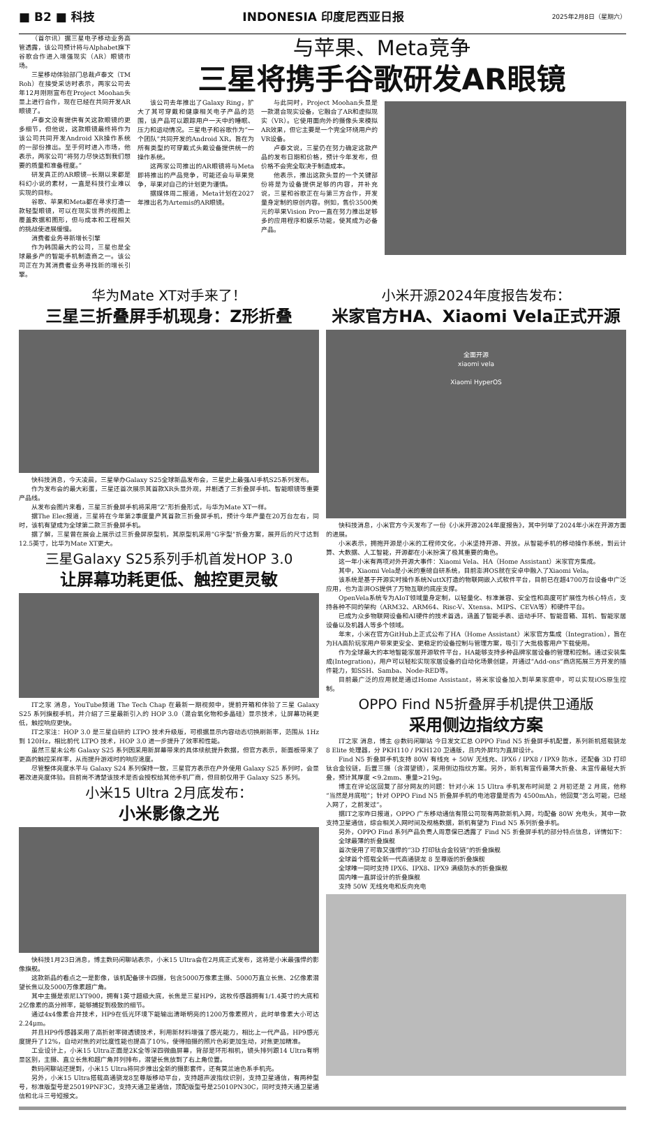■ B2 ■ 科技 INDONESIA 印度尼西亚日报 2025年2月8日（星期六）
（首尔讯）据三星电子移动业务高管透露，该公司预计将与Alphabet旗下谷歌合作进入增强现实（AR）眼镜市场。
三星移动体验部门总裁卢泰文（TM Roh）在接受采访时表示，两家公司去年12月刚刚宣布在Project Moohan头显上进行合作，现在已经在共同开发AR眼镜了。
卢泰文没有提供有关这款眼镜的更多细节，但他说，这款眼镜最终将作为该公司共同开发Android XR操作系统的一部份推出。至于何时进入市场，他表示，两家公司“将努力尽快达到我们想要的质量和准备程度。”
研发真正的AR眼镜--长期以来都是科幻小说的素材，一直是科技行业难以实现的目标。
谷歌、苹果和Meta都在寻求打造一款轻型眼镜，可以在现实世界的视图上覆盖数据和图形，但与成本和工程相关的挑战使进展缓慢。
消费者业务寻新增长引擎
作为韩国最大的公司，三星也是全球最多产的智能手机制造商之一。该公司正在为其消费者业务寻找新的增长引擎。
与苹果、Meta竞争
三星将携手谷歌研发AR眼镜
该公司去年推出了Galaxy Ring，扩大了其可穿戴和健康相关电子产品的范围，该产品可以跟踪用户一天中的睡眠、压力和运动情况。三星电子和谷歌作为“一个团队”共同开发的Android XR，旨在为所有类型的可穿戴式头戴设备提供统一的操作系统。
这两家公司推出的AR眼镜将与Meta即将推出的产品竞争，可能还会与苹果竞争，苹果对自己的计划更为谨慎。
据媒体周二报道，Meta计划在2027年推出名为Artemis的AR眼镜。
与此同时，Project Moohan头显是一款混合现实设备，它融合了AR和虚拟现实（VR）。它使用面向外的摄像头来模拟AR效果，但它主要是一个完全环绕用户的VR设备。
卢泰文说，三星仍在努力确定这款产品的发布日期和价格，预计今年发布，但价格不会完全取决于制造成本。
他表示，推出这款头显的一个关键部份将是为设备提供足够的内容，并补充说，三星和谷歌正在与第三方合作，开发量身定制的原创内容。例如，售价3500美元的苹果Vision Pro一直在努力推出足够多的应用程序和娱乐功能，使其成为必备产品。
华为Mate XT对手来了！
三星三折叠屏手机现身：Z形折叠
快科技消息，今天凌晨，三星举办Galaxy S25全球新品发布会，三星史上最强AI手机S25系列发布。
作为发布会的最大彩蛋，三星还首次展示其首款XR头显外观，并剧透了三折叠屏手机、智能眼镜等重要产品线。
从发布会图片来看，三星三折叠屏手机将采用“Z”形折叠形式，与华为Mate XT一样。
据The Elec报道，三星将在今年第2季度量产其首款三折叠屏手机，预计今年产量在20万台左右，同时，该机有望成为全球第二款三折叠屏手机。
据了解，三星曾在展会上展示过三折叠屏原型机，其原型机采用“G字型”折叠方案，展开后的尺寸达到12.5英寸，比华为Mate XT更大。
三星Galaxy S25系列手机首发HOP 3.0
让屏幕功耗更低、触控更灵敏
IT之家 消息，YouTube频道 The Tech Chap 在最新一期视频中，提前开箱和体验了三星 Galaxy S25 系列旗舰手机，并介绍了三星最新引入的 HOP 3.0（混合氧化物和多晶硅）显示技术，让屏幕功耗更低，触控响应更快。
IT之家注：HOP 3.0 是三星自研的 LTPO 技术升级版，可根据显示内容动态切换刷新率，范围从 1Hz 到 120Hz，相比前代 LTPO 技术，HOP 3.0 进一步提升了效率和性能。
虽然三星未公布 Galaxy S25 系列因采用新屏幕带来的具体续航提升数据，但官方表示，新面板带来了更高的触控采样率，从而提升游戏时的响应速度。
尽管整体亮度水平与 Galaxy S24 系列保持一致，三星官方表示在户外使用 Galaxy S25 系列时，会显著改进亮度体验。目前尚不清楚该技术是否会授权给其他手机厂商，但目前仅用于 Galaxy S25 系列。
小米15 Ultra 2月底发布：
小米影像之光
快科技1月23日消息，博主数码闲聊站表示，小米15 Ultra会在2月底正式发布，这将是小米最强悍的影像旗舰。
这款新品的看点之一是影像，该机配备徕卡四摄，包含5000万像素主摄、5000万直立长焦、2亿像素潜望长焦以及5000万像素超广角。
其中主摄是索尼LYT900，拥有1英寸超级大底，长焦是三星HP9，这枚传感器拥有1/1.4英寸的大底和2亿像素的高分辨率，能够捕捉到极致的细节。
通过4x4像素合并技术，HP9在低光环境下能输出清晰明亮的1200万像素照片，此时单像素大小可达2.24μm。
并且HP9传感器采用了高折射率微透镜技术，利用新材料增强了感光能力，相比上一代产品，HP9感光度提升了12%，自动对焦的对比度性能也提高了10%，使得拍摄的照片色彩更加生动，对焦更加精准。
工业设计上，小米15 Ultra正面是2K全等深四微曲屏幕，背部是环形相机，镜头排列跟14 Ultra有明显区别，主摄、直立长焦和超广角并列排布，潜望长焦放到了右上角位置。
数码闲聊站还提到，小米15 Ultra将同步推出全新的摄影套件，还有莫兰迪色系手机壳。
另外，小米15 Ultra搭载高通骁龙8至尊版移动平台，支持超声波指纹识别，支持卫星通信，有两种型号，标准版型号是25019PNF3C，支持天通卫星通信，顶配版型号是25010PN30C，同时支持天通卫星通信和北斗三号短报文。
小米开源2024年度报告发布：
米家官方HA、Xiaomi Vela正式开源
全面开源
xiaomi vela
Xiaomi HyperOS
快科技消息，小米官方今天发布了一份《小米开源2024年度报告》，其中列举了2024年小米在开源方面的进展。
小米表示，拥抱开源是小米的工程师文化，小米坚持开源、开放。从智能手机的移动操作系统，到云计算、大数据、人工智能，开源都在小米扮演了极其重要的角色。
这一年小米有两项对外开源大事件：Xiaomi Vela、HA（Home Assistant）米家官方集成。
其中，Xiaomi Vela是小米的重磅自研系统，目前澎湃OS就在安卓中融入了Xiaomi Vela。
该系统是基于开源实时操作系统NuttX打造的物联网嵌入式软件平台，目前已在超4700万台设备中广泛应用，也为澎湃OS提供了万物互联的底座支撑。
OpenVela系统专为AIoT领域量身定制，以轻量化、标准兼容、安全性和高度可扩展性为核心特点，支持各种不同的架构（ARM32、ARM64、Risc-V、Xtensa、MIPS、CEVA等）和硬件平台。
已成为众多物联网设备和AI硬件的技术首选，涵盖了智能手表、运动手环、智能音箱、耳机、智能家居设备以及机器人等多个领域。
年末，小米在官方GitHub上正式公布了HA（Home Assistant）米家官方集成（Integration），旨在为HA高阶玩家用户带来更安全、更稳定的设备控制与管理方案，吸引了大批极客用户下载使用。
作为全球最大的本地智能家居开源软件平台，HA能够支持多种品牌家居设备的管理和控制。通过安装集成(Integration)，用户可以轻松实现家居设备的自动化场景创建，并通过“Add-ons”商店拓展三方开发的插件能力，如SSH、Samba、Node-RED等。
目前最广泛的应用就是通过Home Assistant，将米家设备加入到苹果家庭中，可以实现iOS原生控制。
OPPO Find N5折叠屏手机提供卫通版
采用侧边指纹方案
IT之家 消息，博主 @数码闲聊站 今日发文汇总 OPPO Find N5 折叠屏手机配置，系列新机搭载骁龙 8 Elite 处理器，分 PKH110 / PKH120 卫通版，且内外屏均为直屏设计。
Find N5 折叠屏手机支持 80W 有线充 + 50W 无线充、IPX6 / IPX8 / IPX9 防水，还配备 3D 打印钛合金铰链，后置三摄（含潜望镜），采用侧边指纹方案。另外，新机有宣传最薄大折叠、未宣传最轻大折叠，预计其厚度 <9.2mm、重量>219g。
博主在评论区回复了部分网友的问题：针对小米 15 Ultra 手机发布时间是 2 月初还是 2 月底，他称“当然是月底啦”；针对 OPPO Find N5 折叠屏手机的电池容量是否为 4500mAh，他回复“怎么可能，已经入网了，之前发过”。
据IT之家昨日报道，OPPO 广东移动通信有限公司现有两款新机入网，均配备 80W 充电头，其中一款支持卫星通信，综合相关入网时间及规格数据，新机有望为 Find N5 系列折叠手机。
另外，OPPO Find 系列产品负责人周意保已透露了 Find N5 折叠屏手机的部分特点信息，详情如下：
全球最薄的折叠旗舰
首次使用了可靠又强悍的“3D 打印钛合金铰链”的折叠旗舰
全球首个搭载全新一代高通骁龙 8 至尊版的折叠旗舰
全球唯一同时支持 IPX6、IPX8、IPX9 满级防水的折叠旗舰
国内唯一直屏设计的折叠旗舰
支持 50W 无线充电和反向充电